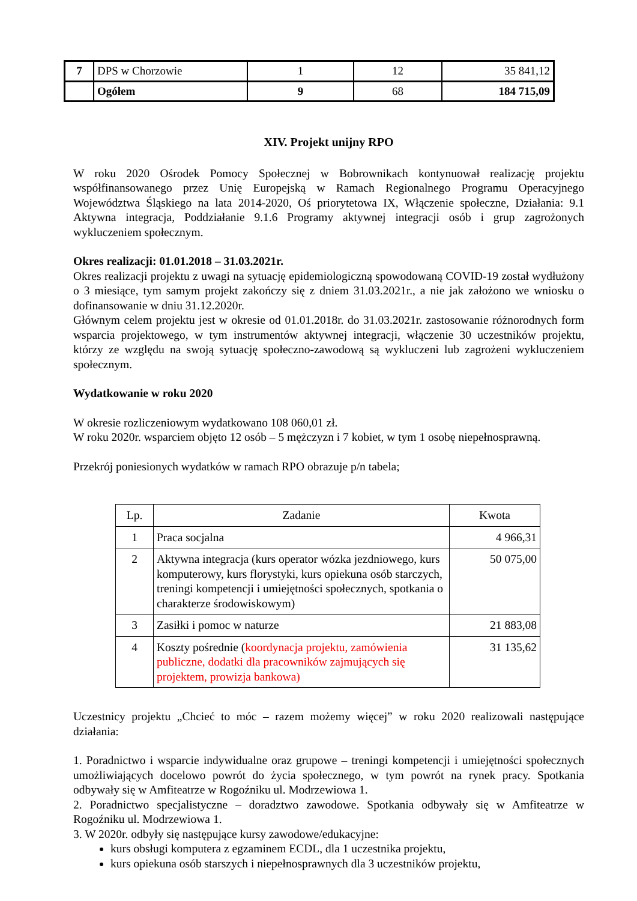| 7 | DPS w Chorzowie | 1 | 12 | 35 841,12 |
| | Ogółem | 9 | 68 | 184 715,09 |
XIV. Projekt unijny RPO
W roku 2020 Ośrodek Pomocy Społecznej w Bobrownikach kontynuował realizację projektu współfinansowanego przez Unię Europejską w Ramach Regionalnego Programu Operacyjnego Województwa Śląskiego na lata 2014-2020, Oś priorytetowa IX, Włączenie społeczne, Działania: 9.1 Aktywna integracja, Poddziałanie 9.1.6 Programy aktywnej integracji osób i grup zagrożonych wykluczeniem społecznym.
Okres realizacji: 01.01.2018 – 31.03.2021r.
Okres realizacji projektu z uwagi na sytuację epidemiologiczną spowodowaną COVID-19 został wydłużony o 3 miesiące, tym samym projekt zakończy się z dniem 31.03.2021r., a nie jak założono we wniosku o dofinansowanie w dniu 31.12.2020r.
Głównym celem projektu jest w okresie od 01.01.2018r. do 31.03.2021r. zastosowanie różnorodnych form wsparcia projektowego, w tym instrumentów aktywnej integracji, włączenie 30 uczestników projektu, którzy ze względu na swoją sytuację społeczno-zawodową są wykluczeni lub zagrożeni wykluczeniem społecznym.
Wydatkowanie w roku 2020
W okresie rozliczeniowym wydatkowano 108 060,01 zł.
W roku 2020r. wsparciem objęto 12 osób – 5 mężczyzn i 7 kobiet, w tym 1 osobę niepełnosprawną.
Przekrój poniesionych wydatków w ramach RPO obrazuje p/n tabela;
| Lp. | Zadanie | Kwota |
| 1 | Praca socjalna | 4 966,31 |
| 2 | Aktywna integracja (kurs operator wózka jezdniowego, kurs komputerowy, kurs florystyki, kurs opiekuna osób starczych, treningi kompetencji i umiejętności społecznych, spotkania o charakterze środowiskowym) | 50 075,00 |
| 3 | Zasiłki i pomoc w naturze | 21 883,08 |
| 4 | Koszty pośrednie ( koordynacja projektu, zamówienia publiczne, dodatki dla pracowników zajmujących się projektem, prowizja bankowa) | 31 135,62 |
Uczestnicy projektu „Chcieć to móc – razem możemy więcej” w roku 2020 realizowali następujące działania:
1. Poradnictwo i wsparcie indywidualne oraz grupowe – treningi kompetencji i umiejętności społecznych umożliwiających docelowo powrót do życia społecznego, w tym powrót na rynek pracy. Spotkania odbywały się w Amfiteatrze w Rogoźniku ul. Modrzewiowa 1.
2. Poradnictwo specjalistyczne – doradztwo zawodowe. Spotkania odbywały się w Amfiteatrze w Rogoźniku ul. Modrzewiowa 1.
3. W 2020r. odbyły się następujące kursy zawodowe/edukacyjne:
kurs obsługi komputera z egzaminem ECDL, dla 1 uczestnika projektu,
kurs opiekuna osób starszych i niepełnosprawnych dla 3 uczestników projektu,